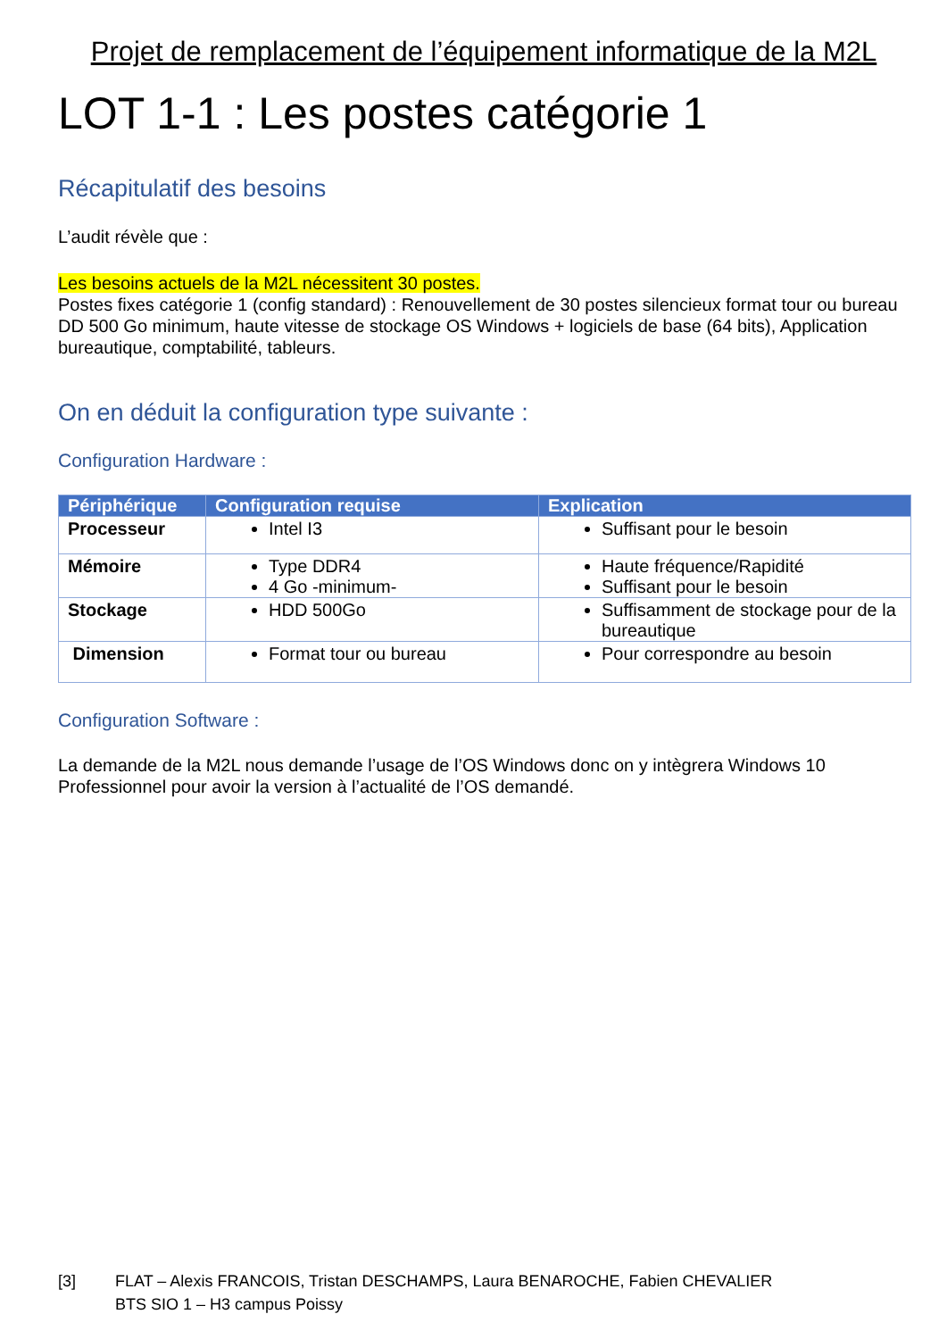Projet de remplacement de l’équipement informatique de la M2L
LOT 1-1 : Les postes catégorie 1
Récapitulatif des besoins
L’audit révèle que :
Les besoins actuels de la M2L nécessitent 30 postes.
Postes fixes catégorie 1 (config standard) : Renouvellement de 30 postes silencieux format tour ou bureau DD 500 Go minimum, haute vitesse de stockage OS Windows + logiciels de base (64 bits), Application bureautique, comptabilité, tableurs.
On en déduit la configuration type suivante :
Configuration Hardware :
| Périphérique | Configuration requise | Explication |
| --- | --- | --- |
| Processeur | Intel I3 | Suffisant pour le besoin |
| Mémoire | Type DDR4 4 Go -minimum- | Haute fréquence/Rapidité Suffisant pour le besoin |
| Stockage | HDD 500Go | Suffisamment de stockage pour de la bureautique |
| Dimension | Format tour ou bureau | Pour correspondre au besoin |
Configuration Software :
La demande de la M2L nous demande l’usage de l’OS Windows donc on y intègrera Windows 10 Professionnel pour avoir la version à l’actualité de l’OS demandé.
[3] FLAT – Alexis FRANCOIS, Tristan DESCHAMPS, Laura BENAROCHE, Fabien CHEVALIER
BTS SIO 1 – H3 campus Poissy